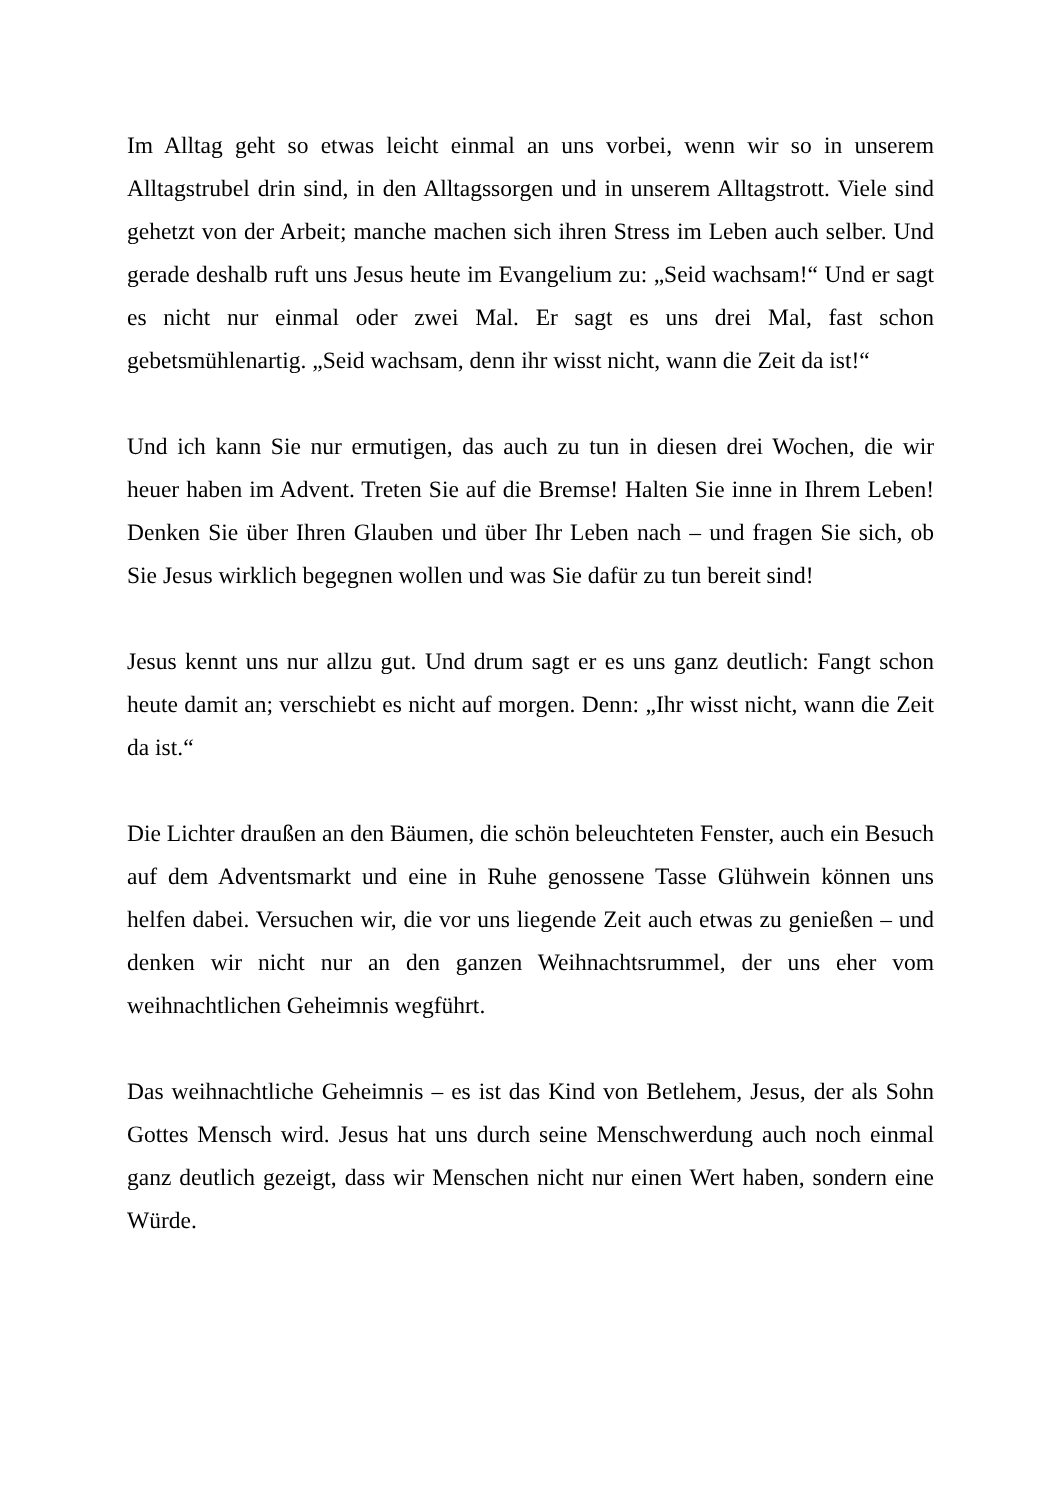Im Alltag geht so etwas leicht einmal an uns vorbei, wenn wir so in unserem Alltagstrubel drin sind, in den Alltagssorgen und in unserem Alltagstrott. Viele sind gehetzt von der Arbeit; manche machen sich ihren Stress im Leben auch selber. Und gerade deshalb ruft uns Jesus heute im Evangelium zu: „Seid wachsam!“ Und er sagt es nicht nur einmal oder zwei Mal. Er sagt es uns drei Mal, fast schon gebetsmühlenartig. „Seid wachsam, denn ihr wisst nicht, wann die Zeit da ist!“
Und ich kann Sie nur ermutigen, das auch zu tun in diesen drei Wochen, die wir heuer haben im Advent. Treten Sie auf die Bremse! Halten Sie inne in Ihrem Leben! Denken Sie über Ihren Glauben und über Ihr Leben nach – und fragen Sie sich, ob Sie Jesus wirklich begegnen wollen und was Sie dafür zu tun bereit sind!
Jesus kennt uns nur allzu gut. Und drum sagt er es uns ganz deutlich: Fangt schon heute damit an; verschiebt es nicht auf morgen. Denn: „Ihr wisst nicht, wann die Zeit da ist.“
Die Lichter draußen an den Bäumen, die schön beleuchteten Fenster, auch ein Besuch auf dem Adventsmarkt und eine in Ruhe genossene Tasse Glühwein können uns helfen dabei. Versuchen wir, die vor uns liegende Zeit auch etwas zu genießen – und denken wir nicht nur an den ganzen Weihnachtsrummel, der uns eher vom weihnachtlichen Geheimnis wegführt.
Das weihnachtliche Geheimnis – es ist das Kind von Betlehem, Jesus, der als Sohn Gottes Mensch wird. Jesus hat uns durch seine Menschwerdung auch noch einmal ganz deutlich gezeigt, dass wir Menschen nicht nur einen Wert haben, sondern eine Würde.